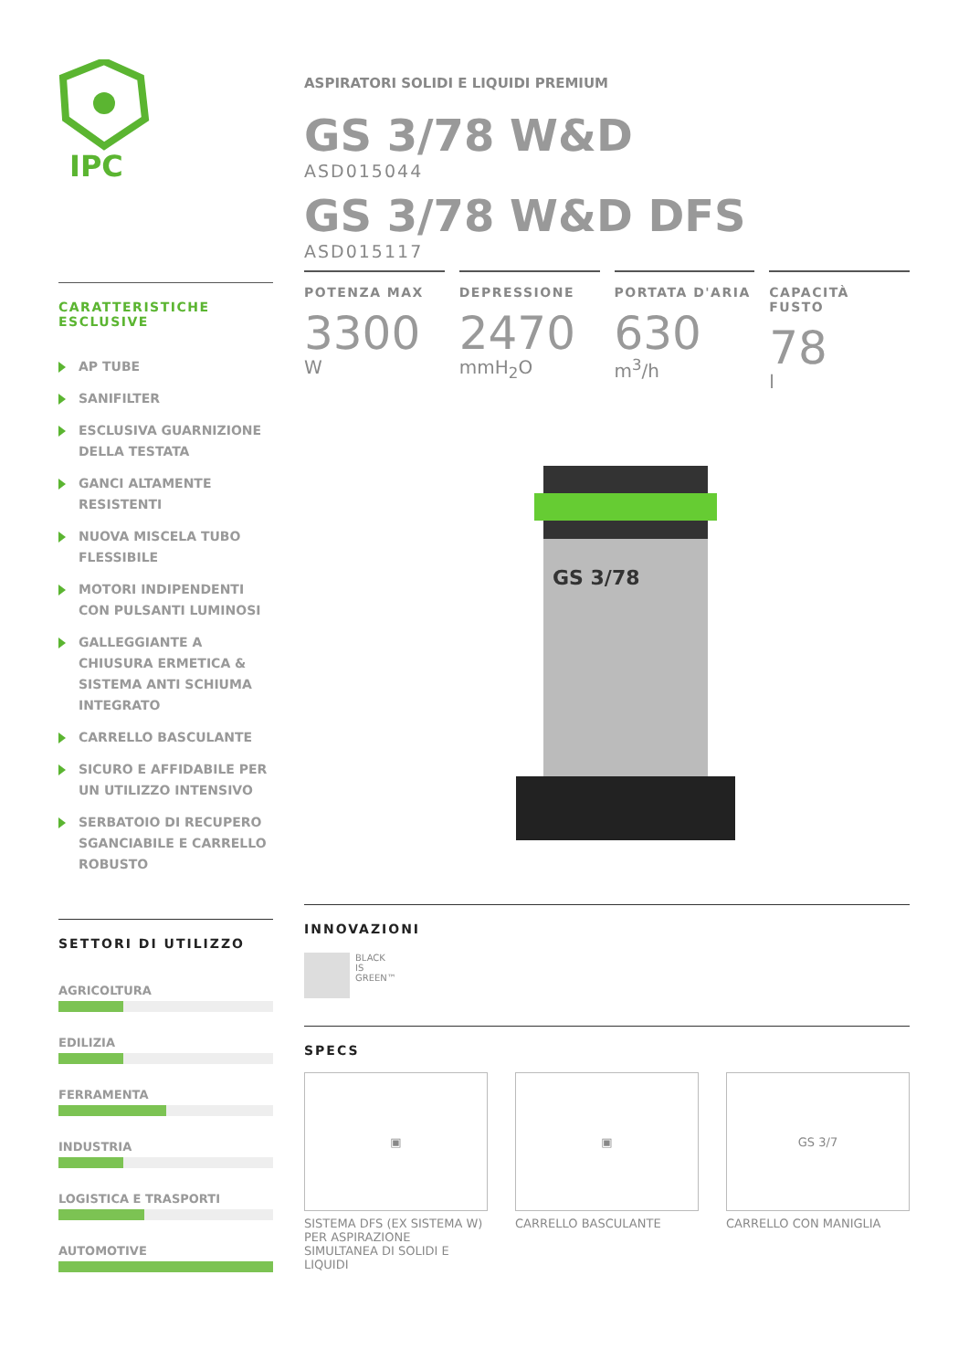IPC
CARATTERISTICHE
ESCLUSIVE
AP TUBE
SANIFILTER
ESCLUSIVA GUARNIZIONE DELLA TESTATA
GANCI ALTAMENTE RESISTENTI
NUOVA MISCELA TUBO FLESSIBILE
MOTORI INDIPENDENTI CON PULSANTI LUMINOSI
GALLEGGIANTE A CHIUSURA ERMETICA & SISTEMA ANTI SCHIUMA INTEGRATO
CARRELLO BASCULANTE
SICURO E AFFIDABILE PER UN UTILIZZO INTENSIVO
SERBATOIO DI RECUPERO SGANCIABILE E CARRELLO ROBUSTO
SETTORI DI UTILIZZO
AGRICOLTURA
EDILIZIA
FERRAMENTA
INDUSTRIA
LOGISTICA E TRASPORTI
AUTOMOTIVE
ASPIRATORI SOLIDI E LIQUIDI PREMIUM
GS 3/78 W&D
ASD015044
GS 3/78 W&D DFS
ASD015117
POTENZA MAX
3300
W
DEPRESSIONE
2470
mmH<sub>2</sub>O
PORTATA D'ARIA
630
m<sup>3</sup>/h
CAPACITÀ FUSTO
78
l
GS 3/78
INNOVAZIONI
BLACK
IS
GREEN™
SPECS
▣
SISTEMA DFS (EX SISTEMA W) PER ASPIRAZIONE SIMULTANEA DI SOLIDI E LIQUIDI
▣
CARRELLO BASCULANTE
GS 3/7
CARRELLO CON MANIGLIA